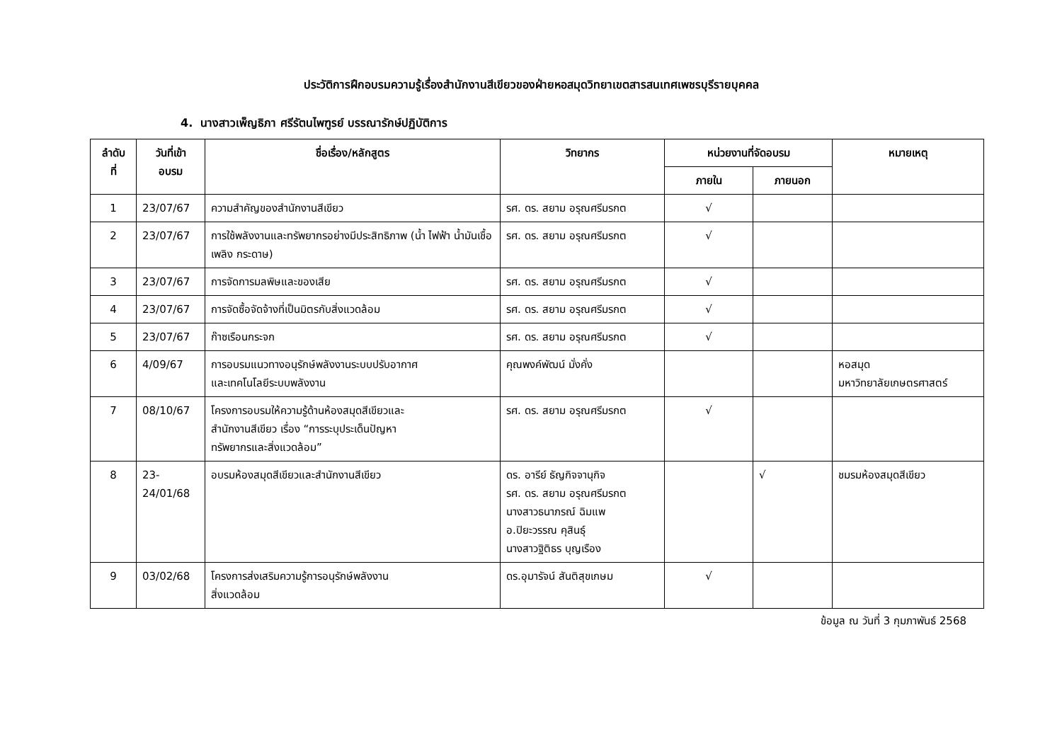ประวัติการฝึกอบรมความรู้เรื่องสำนักงานสีเขียวของฝ่ายหอสมุดวิทยาเขตสารสนเทศเพชรบุรีรายบุคคล
4. นางสาวเพ็ญธิภา ศรีรัตนไพฑูรย์ บรรณารักษ์ปฏิบัติการ
| ลำดับ ที่ | วันที่เข้า อบรม | ชื่อเรื่อง/หลักสูตร | วิทยากร | หน่วยงานที่จัดอบรม | | หมายเหตุ |
| --- | --- | --- | --- | --- | --- | --- |
| | | | | ภายใน | ภายนอก | |
| 1 | 23/07/67 | ความสำคัญของสำนักงานสีเขียว | รศ. ดร. สยาม อรุณศรีมรกต | √ | | |
| 2 | 23/07/67 | การใช้พลังงานและทรัพยากรอย่างมีประสิทธิภาพ (น้ำ ไฟฟ้า น้ำมันเชื้อเพลิง กระดาษ) | รศ. ดร. สยาม อรุณศรีมรกต | √ | | |
| 3 | 23/07/67 | การจัดการมลพิษและของเสีย | รศ. ดร. สยาม อรุณศรีมรกต | √ | | |
| 4 | 23/07/67 | การจัดซื้อจัดจ้างที่เป็นมิตรกับสิ่งแวดล้อม | รศ. ดร. สยาม อรุณศรีมรกต | √ | | |
| 5 | 23/07/67 | ก๊าซเรือนกระจก | รศ. ดร. สยาม อรุณศรีมรกต | √ | | |
| 6 | 4/09/67 | การอบรมแนวทางอนุรักษ์พลังงานระบบปรับอากาศ และเทคโนโลยีระบบพลังงาน | คุณพงค์พัฒน์ มั่งคั่ง | | | หอสมุด มหาวิทยาลัยเกษตรศาสตร์ |
| 7 | 08/10/67 | โครงการอบรมให้ความรู้ด้านห้องสมุดสีเขียวและ สำนักงานสีเขียว เรื่อง “การระบุประเด็นปัญหา ทรัพยากรและสิ่งแวดล้อม” | รศ. ดร. สยาม อรุณศรีมรกต | √ | | |
| 8 | 23- 24/01/68 | อบรมห้องสมุดสีเขียวและสำนักงานสีเขียว | ดร. อารีย์ ธัญกิจจานุกิจ รศ. ดร. สยาม อรุณศรีมรกต นางสาวธนาภรณ์ ฉิมแพ อ.ปิยะวรรณ คุสินธุ์ นางสาวฐิติธร บุญเรือง | | √ | ชมรมห้องสมุดสีเขียว |
| 9 | 03/02/68 | โครงการส่งเสริมความรู้การอนุรักษ์พลังงาน สิ่งแวดล้อม | ดร.อุมารัจน์ สันติสุขเกษม | √ | | |
ข้อมูล ณ วันที่ 3 กุมภาพันธ์ 2568